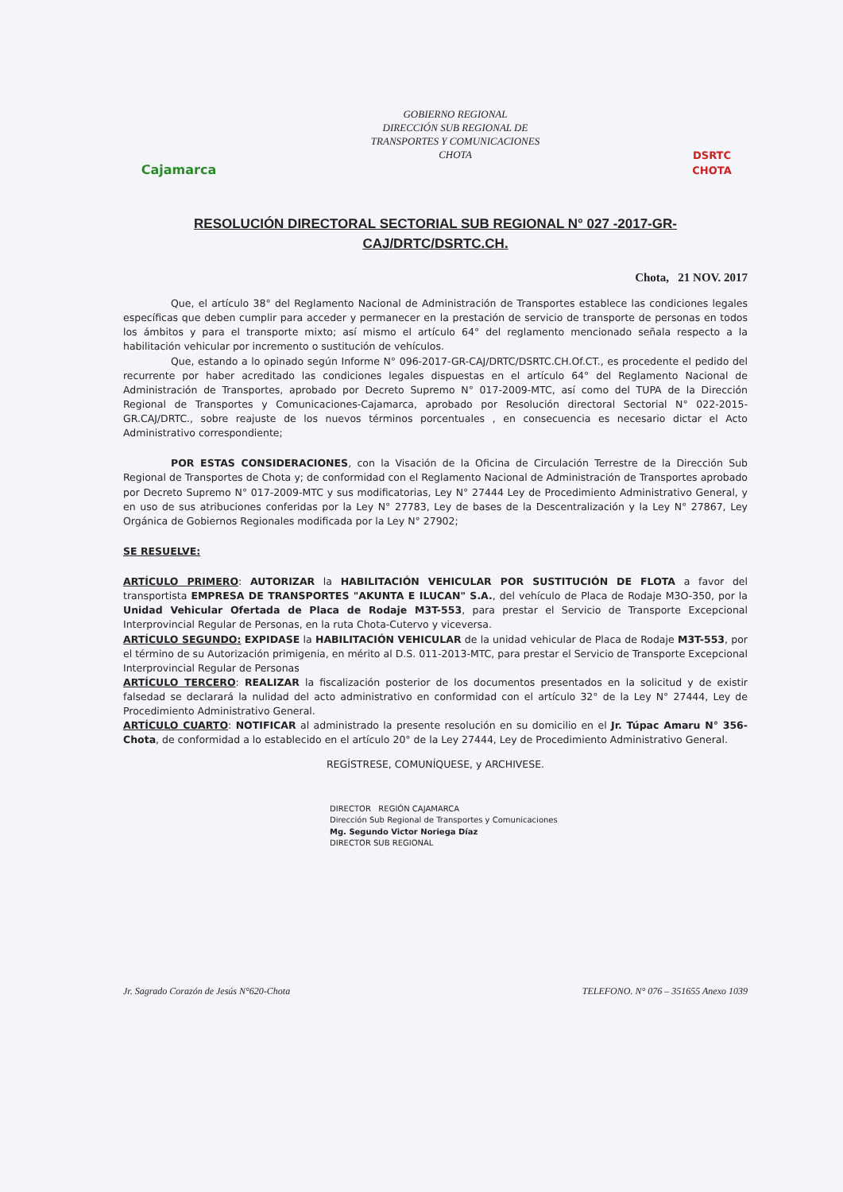Cajamarca
GOBIERNO REGIONAL
DIRECCIÓN SUB REGIONAL DE
TRANSPORTES Y COMUNICACIONES
CHOTA
DSRTC
CHOTA
RESOLUCIÓN DIRECTORAL SECTORIAL SUB REGIONAL N° 027 -2017-GR-CAJ/DRTC/DSRTC.CH.
Chota, 21 NOV. 2017
Que, el artículo 38° del Reglamento Nacional de Administración de Transportes establece las condiciones legales específicas que deben cumplir para acceder y permanecer en la prestación de servicio de transporte de personas en todos los ámbitos y para el transporte mixto; así mismo el artículo 64° del reglamento mencionado señala respecto a la habilitación vehicular por incremento o sustitución de vehículos.
Que, estando a lo opinado según Informe N° 096-2017-GR-CAJ/DRTC/DSRTC.CH.Of.CT., es procedente el pedido del recurrente por haber acreditado las condiciones legales dispuestas en el artículo 64° del Reglamento Nacional de Administración de Transportes, aprobado por Decreto Supremo N° 017-2009-MTC, así como del TUPA de la Dirección Regional de Transportes y Comunicaciones-Cajamarca, aprobado por Resolución directoral Sectorial N° 022-2015-GR.CAJ/DRTC., sobre reajuste de los nuevos términos porcentuales , en consecuencia es necesario dictar el Acto Administrativo correspondiente;
POR ESTAS CONSIDERACIONES, con la Visación de la Oficina de Circulación Terrestre de la Dirección Sub Regional de Transportes de Chota y; de conformidad con el Reglamento Nacional de Administración de Transportes aprobado por Decreto Supremo N° 017-2009-MTC y sus modificatorias, Ley N° 27444 Ley de Procedimiento Administrativo General, y en uso de sus atribuciones conferidas por la Ley N° 27783, Ley de bases de la Descentralización y la Ley N° 27867, Ley Orgánica de Gobiernos Regionales modificada por la Ley N° 27902;
SE RESUELVE:
ARTÍCULO PRIMERO: AUTORIZAR la HABILITACIÓN VEHICULAR POR SUSTITUCIÓN DE FLOTA a favor del transportista EMPRESA DE TRANSPORTES "AKUNTA E ILUCAN" S.A., del vehículo de Placa de Rodaje M3O-350, por la Unidad Vehicular Ofertada de Placa de Rodaje M3T-553, para prestar el Servicio de Transporte Excepcional Interprovincial Regular de Personas, en la ruta Chota-Cutervo y viceversa.
ARTÍCULO SEGUNDO: EXPIDASE la HABILITACIÓN VEHICULAR de la unidad vehicular de Placa de Rodaje M3T-553, por el término de su Autorización primigenia, en mérito al D.S. 011-2013-MTC, para prestar el Servicio de Transporte Excepcional Interprovincial Regular de Personas
ARTÍCULO TERCERO: REALIZAR la fiscalización posterior de los documentos presentados en la solicitud y de existir falsedad se declarará la nulidad del acto administrativo en conformidad con el artículo 32° de la Ley N° 27444, Ley de Procedimiento Administrativo General.
ARTÍCULO CUARTO: NOTIFICAR al administrado la presente resolución en su domicilio en el Jr. Túpac Amaru N° 356-Chota, de conformidad a lo establecido en el artículo 20° de la Ley 27444, Ley de Procedimiento Administrativo General.
REGÍSTRESE, COMUNÍQUESE, y ARCHIVESE.
DIRECTOR REGIÓN CAJAMARCA
Dirección Sub Regional de Transportes y Comunicaciones
Mg. Segundo Victor Noriega Díaz
DIRECTOR SUB REGIONAL
Jr. Sagrado Corazón de Jesús N°620-Chota TELEFONO. N° 076 – 351655 Anexo 1039